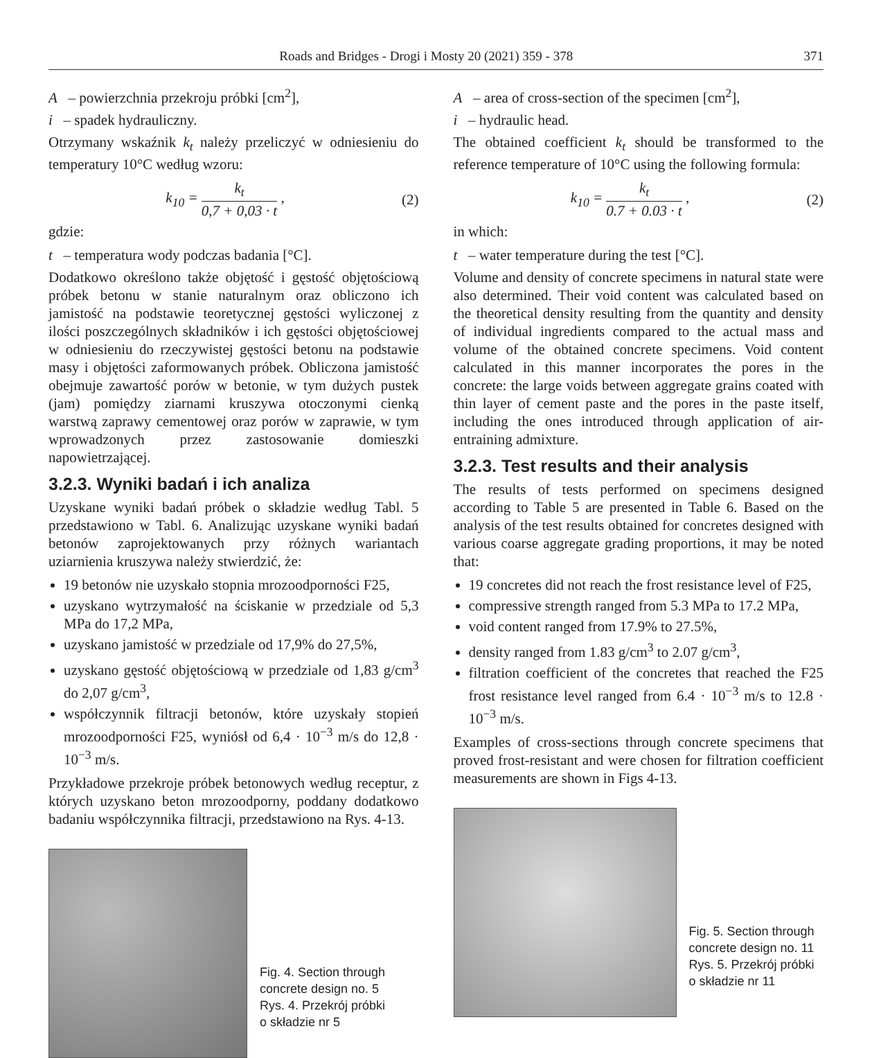Roads and Bridges - Drogi i Mosty 20 (2021) 359 - 378 371
A – powierzchnia przekroju próbki [cm<sup>2</sup>],
i – spadek hydrauliczny.
Otrzymany wskaźnik k<sub>t</sub> należy przeliczyć w odniesieniu do temperatury 10°C według wzoru:
k<sub>10</sub> = k<sub>t</sub> 0,7 + 0,03 · t , (2)
gdzie:
t – temperatura wody podczas badania [°C].
Dodatkowo określono także objętość i gęstość objętościową próbek betonu w stanie naturalnym oraz obliczono ich jamistość na podstawie teoretycznej gęstości wyliczonej z ilości poszczególnych składników i ich gęstości objętościowej w odniesieniu do rzeczywistej gęstości betonu na podstawie masy i objętości zaformowanych próbek. Obliczona jamistość obejmuje zawartość porów w betonie, w tym dużych pustek (jam) pomiędzy ziarnami kruszywa otoczonymi cienką warstwą zaprawy cementowej oraz porów w zaprawie, w tym wprowadzonych przez zastosowanie domieszki napowietrzającej.
3.2.3. Wyniki badań i ich analiza
Uzyskane wyniki badań próbek o składzie według Tabl. 5 przedstawiono w Tabl. 6. Analizując uzyskane wyniki badań betonów zaprojektowanych przy różnych wariantach uziarnienia kruszywa należy stwierdzić, że:
19 betonów nie uzyskało stopnia mrozoodporności F25,
uzyskano wytrzymałość na ściskanie w przedziale od 5,3 MPa do 17,2 MPa,
uzyskano jamistość w przedziale od 17,9% do 27,5%,
uzyskano gęstość objętościową w przedziale od 1,83 g/cm<sup>3</sup> do 2,07 g/cm<sup>3</sup>,
współczynnik filtracji betonów, które uzyskały stopień mrozoodporności F25, wyniósł od 6,4 · 10<sup>−3</sup> m/s do 12,8 · 10<sup>−3</sup> m/s.
Przykładowe przekroje próbek betonowych według receptur, z których uzyskano beton mrozoodporny, poddany dodatkowo badaniu współczynnika filtracji, przedstawiono na Rys. 4-13.
Fig. 4. Section through
concrete design no. 5
Rys. 4. Przekrój próbki
o składzie nr 5
A – area of cross-section of the specimen [cm<sup>2</sup>],
i – hydraulic head.
The obtained coefficient k<sub>t</sub> should be transformed to the reference temperature of 10°C using the following formula:
k<sub>10</sub> = k<sub>t</sub> 0.7 + 0.03 · t , (2)
in which:
t – water temperature during the test [°C].
Volume and density of concrete specimens in natural state were also determined. Their void content was calculated based on the theoretical density resulting from the quantity and density of individual ingredients compared to the actual mass and volume of the obtained concrete specimens. Void content calculated in this manner incorporates the pores in the concrete: the large voids between aggregate grains coated with thin layer of cement paste and the pores in the paste itself, including the ones introduced through application of air-entraining admixture.
3.2.3. Test results and their analysis
The results of tests performed on specimens designed according to Table 5 are presented in Table 6. Based on the analysis of the test results obtained for concretes designed with various coarse aggregate grading proportions, it may be noted that:
19 concretes did not reach the frost resistance level of F25,
compressive strength ranged from 5.3 MPa to 17.2 MPa,
void content ranged from 17.9% to 27.5%,
density ranged from 1.83 g/cm<sup>3</sup> to 2.07 g/cm<sup>3</sup>,
filtration coefficient of the concretes that reached the F25 frost resistance level ranged from 6.4 · 10<sup>−3</sup> m/s to 12.8 · 10<sup>−3</sup> m/s.
Examples of cross-sections through concrete specimens that proved frost-resistant and were chosen for filtration coefficient measurements are shown in Figs 4-13.
Fig. 5. Section through
concrete design no. 11
Rys. 5. Przekrój próbki
o składzie nr 11